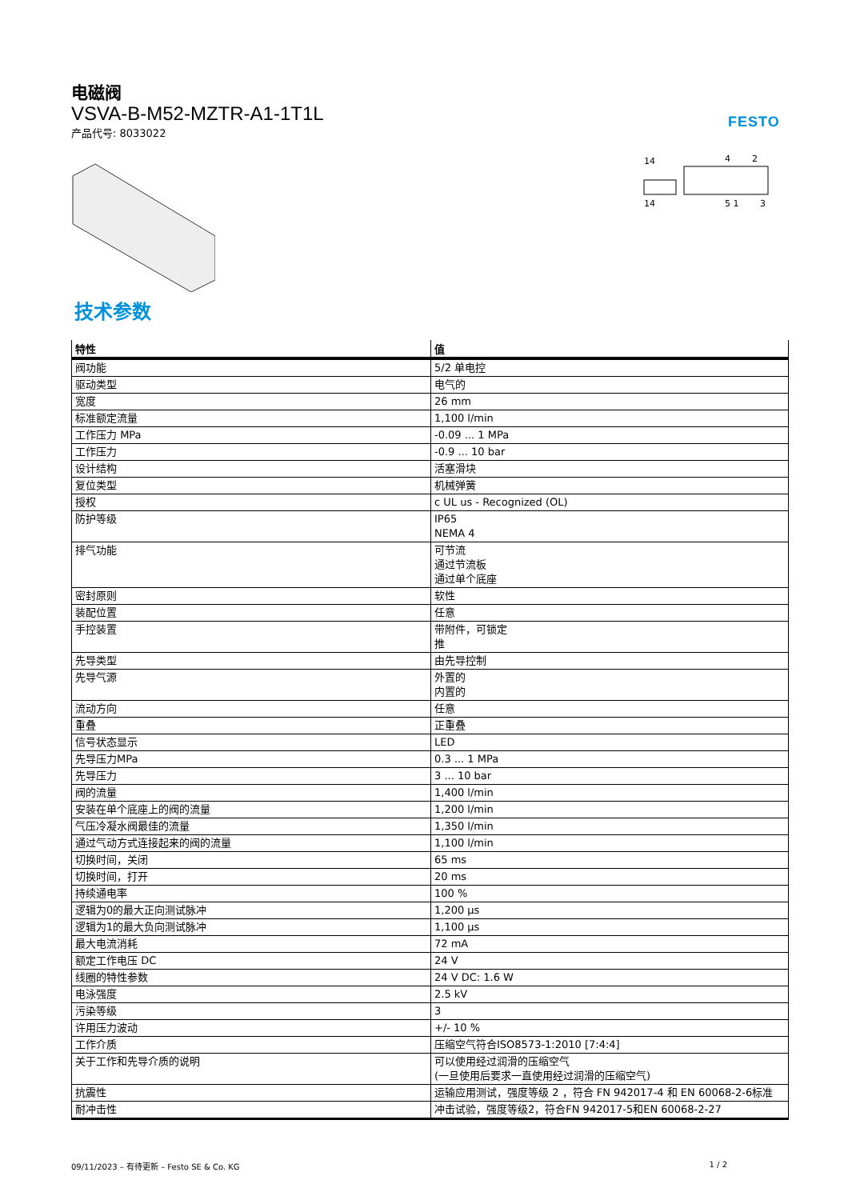电磁阀
VSVA-B-M52-MZTR-A1-1T1L
产品代号: 8033022
FESTO
14
14
4
2
5 1
3
技术参数
| 特性 | 值 |
| --- | --- |
| 阀功能 | 5/2 单电控 |
| 驱动类型 | 电气的 |
| 宽度 | 26 mm |
| 标准额定流量 | 1,100 l/min |
| 工作压力 MPa | -0.09 ... 1 MPa |
| 工作压力 | -0.9 ... 10 bar |
| 设计结构 | 活塞滑块 |
| 复位类型 | 机械弹簧 |
| 授权 | c UL us - Recognized (OL) |
| 防护等级 | IP65 NEMA 4 |
| 排气功能 | 可节流 通过节流板 通过单个底座 |
| 密封原则 | 软性 |
| 装配位置 | 任意 |
| 手控装置 | 带附件，可锁定 推 |
| 先导类型 | 由先导控制 |
| 先导气源 | 外置的 内置的 |
| 流动方向 | 任意 |
| 重叠 | 正重叠 |
| 信号状态显示 | LED |
| 先导压力MPa | 0.3 ... 1 MPa |
| 先导压力 | 3 ... 10 bar |
| 阀的流量 | 1,400 l/min |
| 安装在单个底座上的阀的流量 | 1,200 l/min |
| 气压冷凝水阀最佳的流量 | 1,350 l/min |
| 通过气动方式连接起来的阀的流量 | 1,100 l/min |
| 切换时间，关闭 | 65 ms |
| 切换时间，打开 | 20 ms |
| 持续通电率 | 100 % |
| 逻辑为0的最大正向测试脉冲 | 1,200 µs |
| 逻辑为1的最大负向测试脉冲 | 1,100 µs |
| 最大电流消耗 | 72 mA |
| 额定工作电压 DC | 24 V |
| 线圈的特性参数 | 24 V DC: 1.6 W |
| 电泳强度 | 2.5 kV |
| 污染等级 | 3 |
| 许用压力波动 | +/- 10 % |
| 工作介质 | 压缩空气符合ISO8573-1:2010 [7:4:4] |
| 关于工作和先导介质的说明 | 可以使用经过润滑的压缩空气 (一旦使用后要求一直使用经过润滑的压缩空气) |
| 抗震性 | 运输应用测试，强度等级 2 ，符合 FN 942017-4 和 EN 60068-2-6标准 |
| 耐冲击性 | 冲击试验，强度等级2，符合FN 942017-5和EN 60068-2-27 |
09/11/2023 – 有待更新 – Festo SE & Co. KG 1 / 2